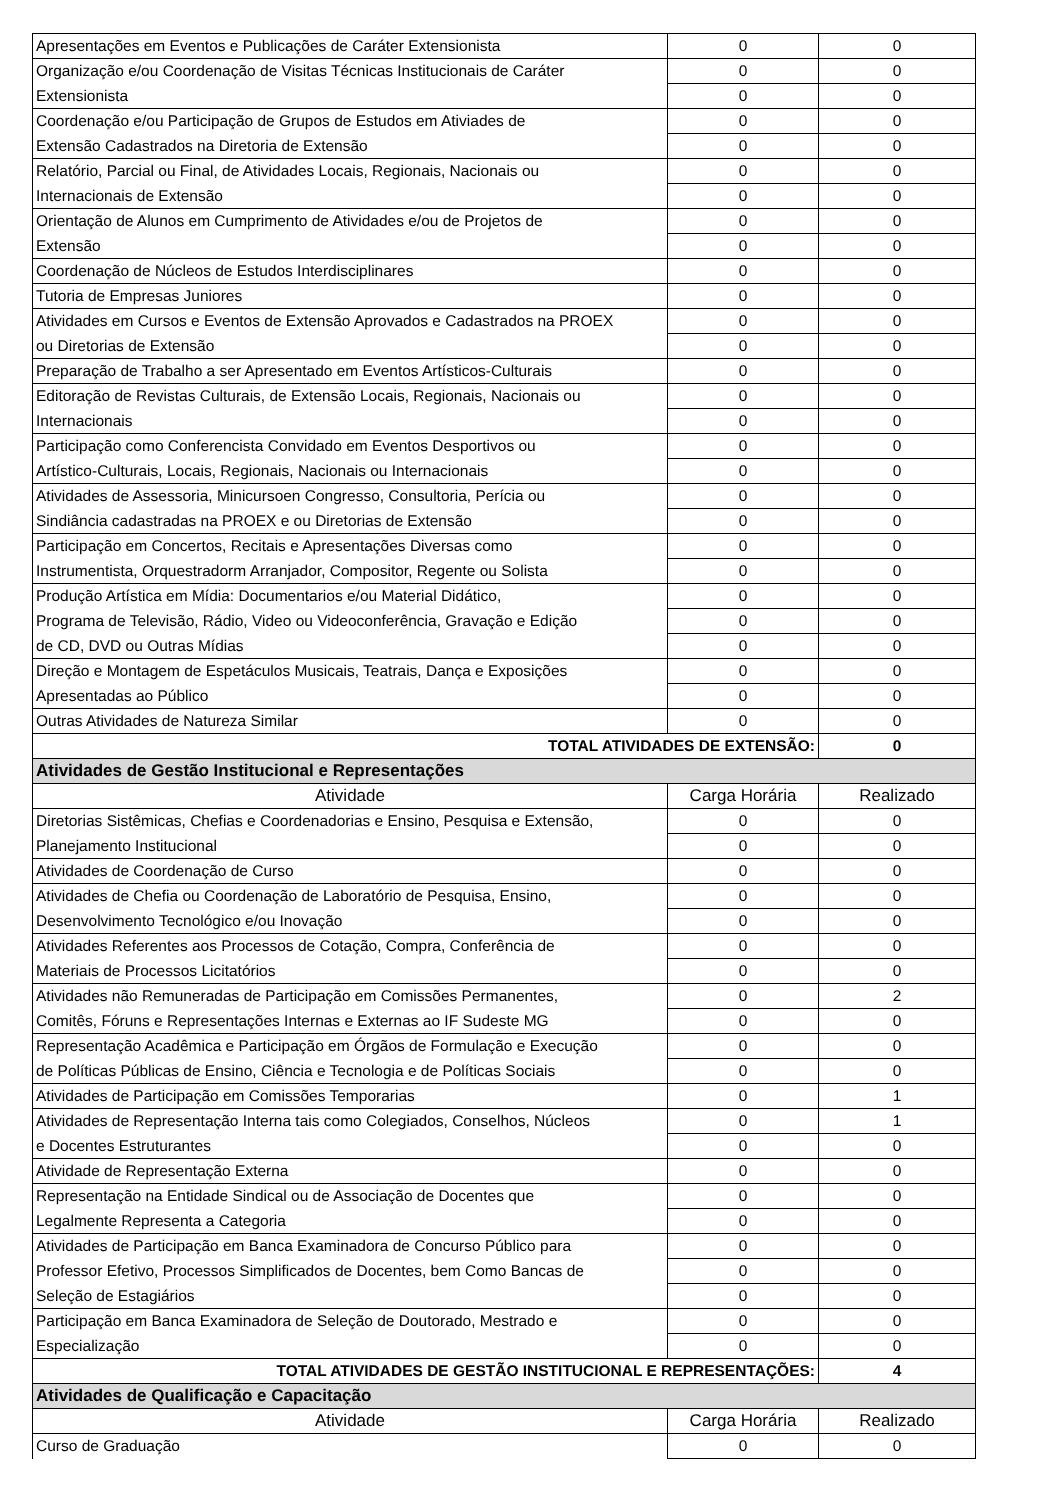| Apresentações em Eventos e Publicações de Caráter Extensionista | 0 | 0 |
| Organização e/ou Coordenação de Visitas Técnicas Institucionais de Caráter | 0 | 0 |
| Extensionista | 0 | 0 |
| Coordenação e/ou Participação de Grupos de Estudos em Ativiades de | 0 | 0 |
| Extensão Cadastrados na Diretoria de Extensão | 0 | 0 |
| Relatório, Parcial ou Final, de Atividades Locais, Regionais, Nacionais ou | 0 | 0 |
| Internacionais de Extensão | 0 | 0 |
| Orientação de Alunos em Cumprimento de Atividades e/ou de Projetos de | 0 | 0 |
| Extensão | 0 | 0 |
| Coordenação de Núcleos de Estudos Interdisciplinares | 0 | 0 |
| Tutoria de Empresas Juniores | 0 | 0 |
| Atividades em Cursos e Eventos de Extensão Aprovados e Cadastrados na PROEX | 0 | 0 |
| ou Diretorias de Extensão | 0 | 0 |
| Preparação de Trabalho a ser Apresentado em Eventos Artísticos-Culturais | 0 | 0 |
| Editoração de Revistas Culturais, de Extensão Locais, Regionais, Nacionais ou | 0 | 0 |
| Internacionais | 0 | 0 |
| Participação como Conferencista Convidado em Eventos Desportivos ou | 0 | 0 |
| Artístico-Culturais, Locais, Regionais, Nacionais ou Internacionais | 0 | 0 |
| Atividades de Assessoria, Minicursoen Congresso, Consultoria, Perícia ou | 0 | 0 |
| Sindiância cadastradas na PROEX e ou Diretorias de Extensão | 0 | 0 |
| Participação em Concertos, Recitais e Apresentações Diversas como | 0 | 0 |
| Instrumentista, Orquestradorm Arranjador, Compositor, Regente ou Solista | 0 | 0 |
| Produção Artística em Mídia: Documentarios e/ou Material Didático, | 0 | 0 |
| Programa de Televisão, Rádio, Video ou Videoconferência, Gravação e Edição | 0 | 0 |
| de CD, DVD ou Outras Mídias | 0 | 0 |
| Direção e Montagem de Espetáculos Musicais, Teatrais, Dança e Exposições | 0 | 0 |
| Apresentadas ao Público | 0 | 0 |
| Outras Atividades de Natureza Similar | 0 | 0 |
| TOTAL ATIVIDADES DE EXTENSÃO: | | 0 |
| Atividades de Gestão Institucional e Representações | | |
| Atividade | Carga Horária | Realizado |
| Diretorias Sistêmicas, Chefias e Coordenadorias e Ensino, Pesquisa e Extensão, | 0 | 0 |
| Planejamento Institucional | 0 | 0 |
| Atividades de Coordenação de Curso | 0 | 0 |
| Atividades de Chefia ou Coordenação de Laboratório de Pesquisa, Ensino, | 0 | 0 |
| Desenvolvimento Tecnológico e/ou Inovação | 0 | 0 |
| Atividades Referentes aos Processos de Cotação, Compra, Conferência de | 0 | 0 |
| Materiais de Processos Licitatórios | 0 | 0 |
| Atividades não Remuneradas de Participação em Comissões Permanentes, | 0 | 2 |
| Comitês, Fóruns e Representações Internas e Externas ao IF Sudeste MG | 0 | 0 |
| Representação Acadêmica e Participação em Órgãos de Formulação e Execução | 0 | 0 |
| de Políticas Públicas de Ensino, Ciência e Tecnologia e de Políticas Sociais | 0 | 0 |
| Atividades de Participação em Comissões Temporarias | 0 | 1 |
| Atividades de Representação Interna tais como Colegiados, Conselhos, Núcleos | 0 | 1 |
| e Docentes Estruturantes | 0 | 0 |
| Atividade de Representação Externa | 0 | 0 |
| Representação na Entidade Sindical ou de Associação de Docentes que | 0 | 0 |
| Legalmente Representa a Categoria | 0 | 0 |
| Atividades de Participação em Banca Examinadora de Concurso Público para | 0 | 0 |
| Professor Efetivo, Processos Simplificados de Docentes, bem Como Bancas de | 0 | 0 |
| Seleção de Estagiários | 0 | 0 |
| Participação em Banca Examinadora de Seleção de Doutorado, Mestrado e | 0 | 0 |
| Especialização | 0 | 0 |
| TOTAL ATIVIDADES DE GESTÃO INSTITUCIONAL E REPRESENTAÇÕES: | | 4 |
| Atividades de Qualificação e Capacitação | | |
| Atividade | Carga Horária | Realizado |
| Curso de Graduação | 0 | 0 |